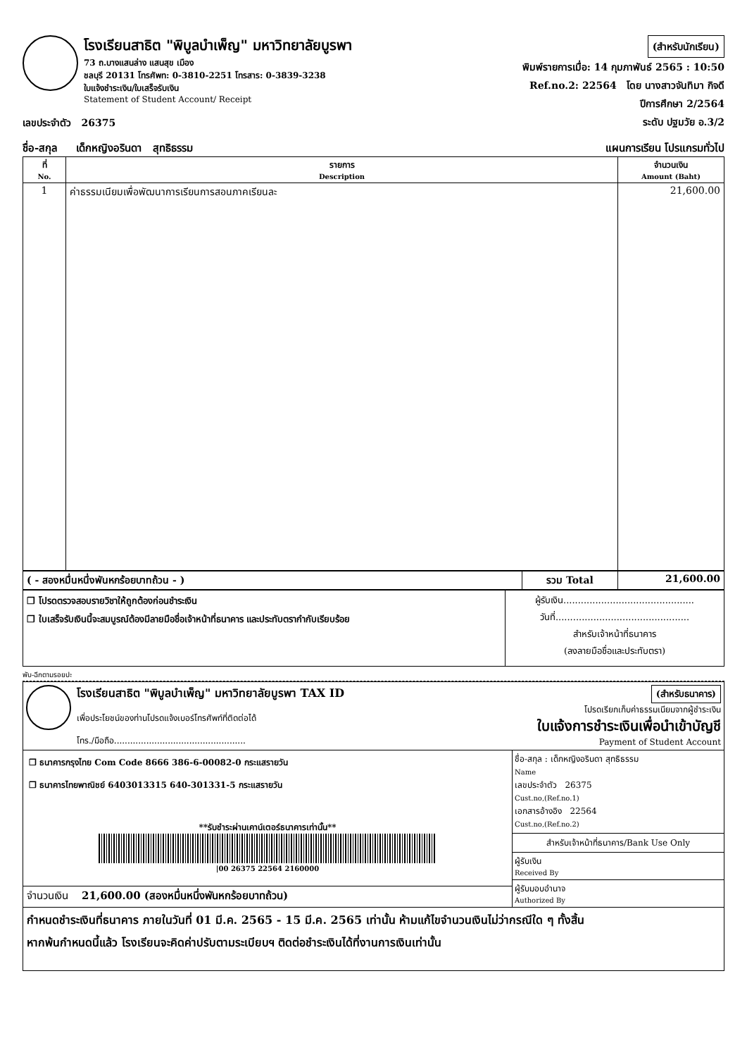โรงเรียนสาธิต "พิบูลบำเพ็ญ" มหาวิทยาลัยบูรพา
73 ถ.บางแสนล่าง แสนสุข เมือง
ชลบุรี 20131 โทรศัพท: 0-3810-2251 โทรสาร: 0-3839-3238
ใบแจ้งชำระเงิน/ใบเสร็จรับเงิน
Statement of Student Account/ Receipt
(สำหรับนักเรียน)
พิมพ์รายการเมื่อ: 14 กุมภาพันธ์ 2565 : 10:50
Ref.no.2: 22564 โดย นางสาวจันทิมา กิจดี
ปีการศึกษา 2/2564
ระดับ ปฐมวัย อ.3/2
เลขประจำตัว 26375
ชื่อ-สกุล เด็กหญิงอรินดา สุทธิธรรม แผนการเรียน โปรแกรมทั่วไป
| ที่ No. | รายการ Description | จำนวนเงิน Amount (Baht) |
| --- | --- | --- |
| 1 | ค่าธรรมเนียมเพื่อพัฒนาการเรียนการสอนภาคเรียนละ | 21,600.00 |
| ( - สองหมื่นหนึ่งพันหกร้อยบาทถ้วน - ) | รวม Total | 21,600.00 |
| ❒ โปรดตรวจสอบรายวิชาให้ถูกต้องก่อนชำระเงิน ❒ ใบเสร็จรับเงินนี้จะสมบูรณ์ต้องมีลายมือชื่อเจ้าหน้าที่ธนาคาร และประทับตรากำกับเรียบร้อย | ผู้รับเงิน............................................. วันที่.............................................. สำหรับเจ้าหน้าที่ธนาคาร (ลงลายมือชื่อและประทับตรา) |
พับ-ฉีกตามรอยปะ
โรงเรียนสาธิต "พิบูลบำเพ็ญ" มหาวิทยาลัยบูรพา TAX ID
เพื่อประโยชน์ของท่านโปรดแจ้งเบอร์โทรศัพท์ที่ติดต่อได้
โทร./มือถือ.................................................
(สำหรับธนาคาร)
โปรดเรียกเก็บค่าธรรมเนียมจากผู้ชำระเงิน
ใบแจ้งการชำระเงินเพื่อนำเข้าบัญชี
Payment of Student Account
| ❒ ธนาคารกรุงไทย Com Code 8666 386-6-00082-0 กระแสรายวัน ❒ ธนาคารไทยพาณิชย์ 6403013315 640-301331-5 กระแสรายวัน **รับชำระผ่านเคาน์เตอร์ธนาคารเท่านั้น** /00 26375 22564 2160000 | ชื่อ-สกุล : เด็กหญิงอรินดา สุทธิธรรม Name เลขประจำตัว 26375 Cust.no,(Ref.no.1) เอกสารอ้างอิง 22564 Cust.no,(Ref.no.2) สำหรับเจ้าหน้าที่ธนาคาร/Bank Use Only ผู้รับเงิน Received By ผู้รับมอบอำนาจ Authorized By |
| จำนวนเงิน 21,600.00 (สองหมื่นหนึ่งพันหกร้อยบาทถ้วน) | |
| กำหนดชำระเงินที่ธนาคาร ภายในวันที่ 01 มี.ค. 2565 - 15 มี.ค. 2565 เท่านั้น ห้ามแก้ไขจำนวนเงินไม่ว่ากรณีใด ๆ ทั้งสิ้น หากพ้นกำหนดนี้แล้ว โรงเรียนจะคิดค่าปรับตามระเบียบฯ ติดต่อชำระเงินได้ที่งานการเงินเท่านั้น | |